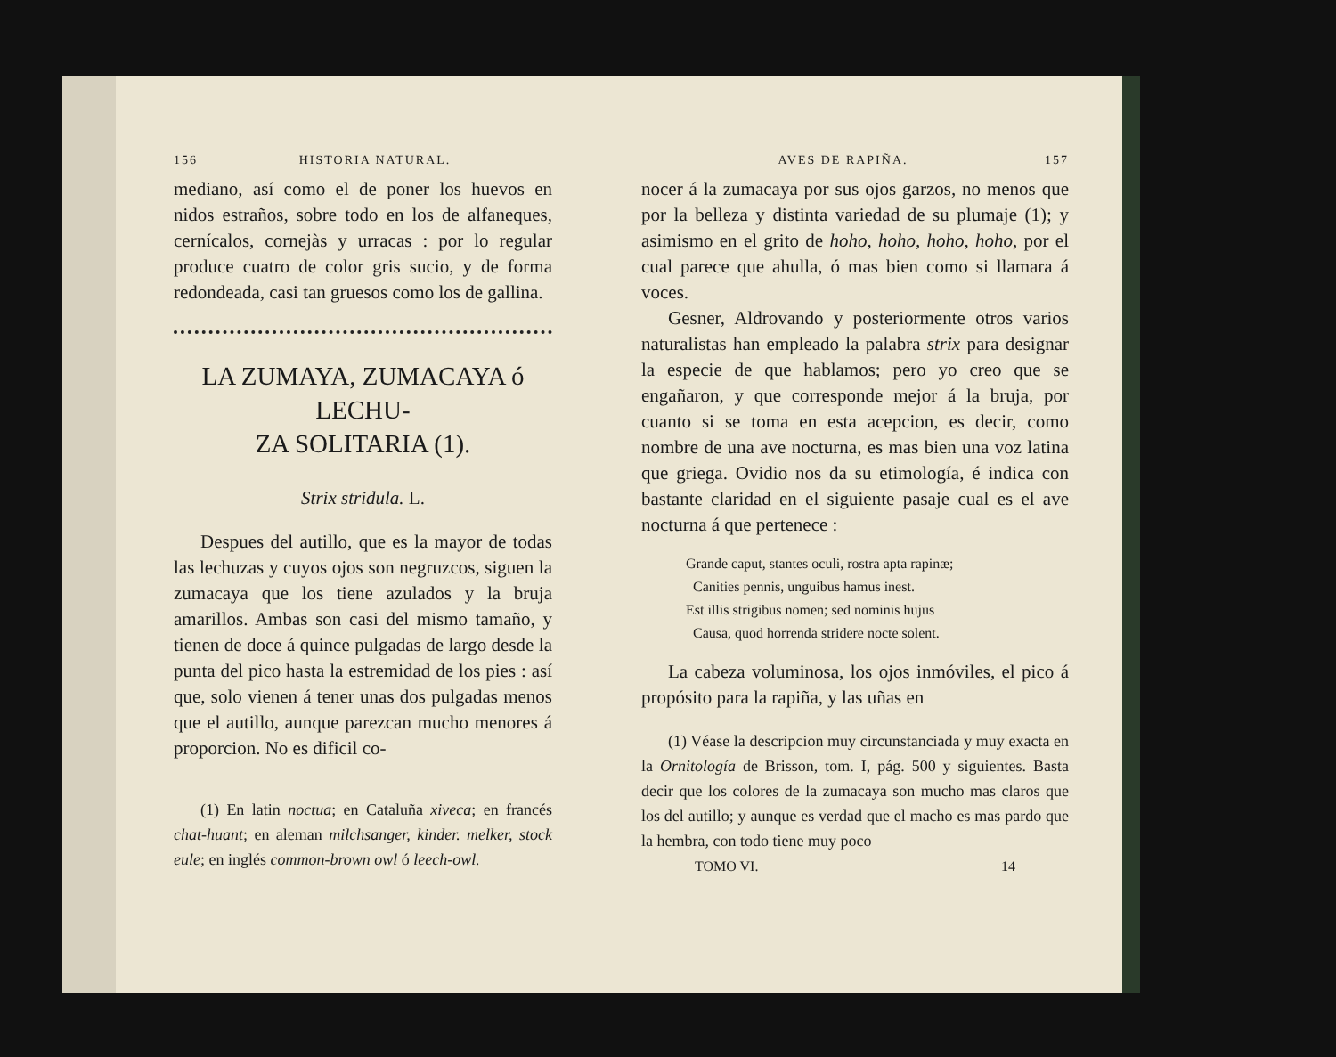156 HISTORIA NATURAL.
mediano, así como el de poner los huevos en nidos estraños, sobre todo en los de alfaneques, cernícalos, cornejàs y urracas : por lo regular produce cuatro de color gris sucio, y de forma redondeada, casi tan gruesos como los de gallina.
LA ZUMAYA, ZUMACAYA ó LECHU-
ZA SOLITARIA (1).
Strix stridula. L.
Despues del autillo, que es la mayor de todas las lechuzas y cuyos ojos son negruzcos, siguen la zumacaya que los tiene azulados y la bruja amarillos. Ambas son casi del mismo tamaño, y tienen de doce á quince pulgadas de largo desde la punta del pico hasta la estremidad de los pies : así que, solo vienen á tener unas dos pulgadas menos que el autillo, aunque parezcan mucho menores á proporcion. No es dificil co-
(1) En latin noctua; en Cataluña xiveca; en francés chat-huant; en aleman milchsanger, kinder. melker, stock eule; en inglés common-brown owl ó leech-owl.
AVES DE RAPIÑA. 157
nocer á la zumacaya por sus ojos garzos, no menos que por la belleza y distinta variedad de su plumaje (1); y asimismo en el grito de hoho, hoho, hoho, hoho, por el cual parece que ahulla, ó mas bien como si llamara á voces.
Gesner, Aldrovando y posteriormente otros varios naturalistas han empleado la palabra strix para designar la especie de que hablamos; pero yo creo que se engañaron, y que corresponde mejor á la bruja, por cuanto si se toma en esta acepcion, es decir, como nombre de una ave nocturna, es mas bien una voz latina que griega. Ovidio nos da su etimología, é indica con bastante claridad en el siguiente pasaje cual es el ave nocturna á que pertenece :
Grande caput, stantes oculi, rostra apta rapinæ;
Canities pennis, unguibus hamus inest.
Est illis strigibus nomen; sed nominis hujus
Causa, quod horrenda stridere nocte solent.
La cabeza voluminosa, los ojos inmóviles, el pico á propósito para la rapiña, y las uñas en
(1) Véase la descripcion muy circunstanciada y muy exacta en la Ornitología de Brisson, tom. I, pág. 500 y siguientes. Basta decir que los colores de la zumacaya son mucho mas claros que los del autillo; y aunque es verdad que el macho es mas pardo que la hembra, con todo tiene muy poco
TOMO VI. 14